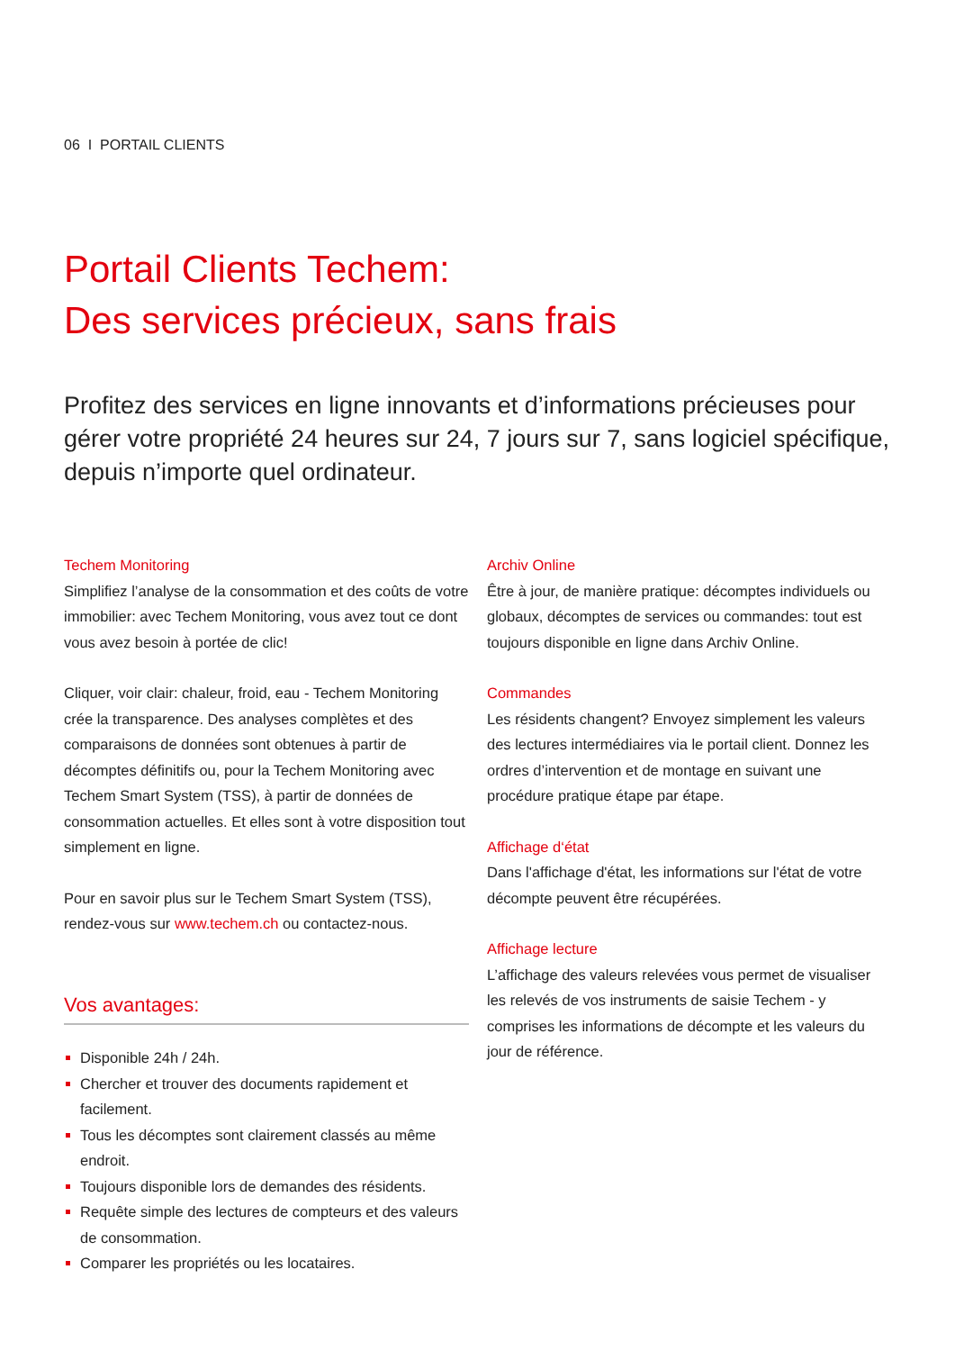06 I PORTAIL CLIENTS
Portail Clients Techem:
Des services précieux, sans frais
Profitez des services en ligne innovants et d’informations précieuses pour gérer votre propriété 24 heures sur 24, 7 jours sur 7, sans logiciel spécifique, depuis n’importe quel ordinateur.
Techem Monitoring
Simplifiez l’analyse de la consommation et des coûts de votre immobilier: avec Techem Monitoring, vous avez tout ce dont vous avez besoin à portée de clic!
Cliquer, voir clair: chaleur, froid, eau - Techem Monitoring crée la transparence. Des analyses complètes et des comparaisons de données sont obtenues à partir de décomptes définitifs ou, pour la Techem Monitoring avec Techem Smart System (TSS), à partir de données de consommation actuelles. Et elles sont à votre disposition tout simplement en ligne.
Pour en savoir plus sur le Techem Smart System (TSS), rendez-vous sur www.techem.ch ou contactez-nous.
Vos avantages:
Disponible 24h / 24h.
Chercher et trouver des documents rapidement et facilement.
Tous les décomptes sont clairement classés au même endroit.
Toujours disponible lors de demandes des résidents.
Requête simple des lectures de compteurs et des valeurs de consommation.
Comparer les propriétés ou les locataires.
Archiv Online
Être à jour, de manière pratique: décomptes individuels ou globaux, décomptes de services ou commandes: tout est toujours disponible en ligne dans Archiv Online.
Commandes
Les résidents changent? Envoyez simplement les valeurs des lectures intermédiaires via le portail client. Donnez les ordres d’intervention et de montage en suivant une procédure pratique étape par étape.
Affichage d‘état
Dans l'affichage d'état, les informations sur l'état de votre décompte peuvent être récupérées.
Affichage lecture
L’affichage des valeurs relevées vous permet de visualiser les relevés de vos instruments de saisie Techem - y comprises les informations de décompte et les valeurs du jour de référence.